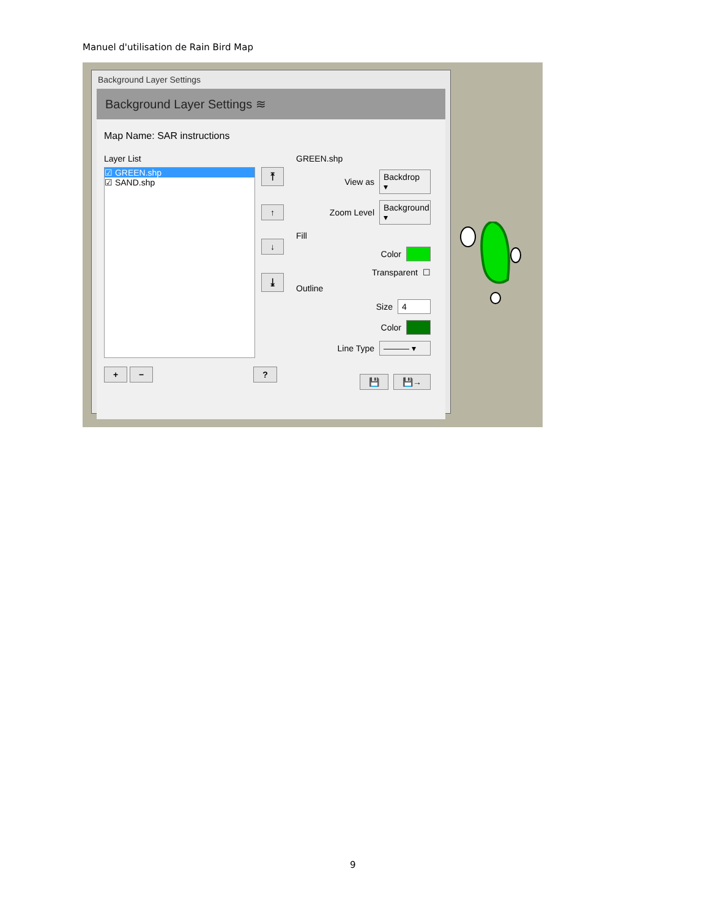Manuel d'utilisation de Rain Bird Map
Background Layer Settings
Background Layer Settings ≋
Map Name: SAR instructions
Layer List
☑ GREEN.shp
☑ SAND.shp
⤒
↑
↓
⤓
+ − ?
GREEN.shp
View as Backdrop ▾
Zoom Level Background ▾
Fill
Color
Transparent ☐
Outline
Size 4
Color
Line Type ——— ▾
💾 💾→
9